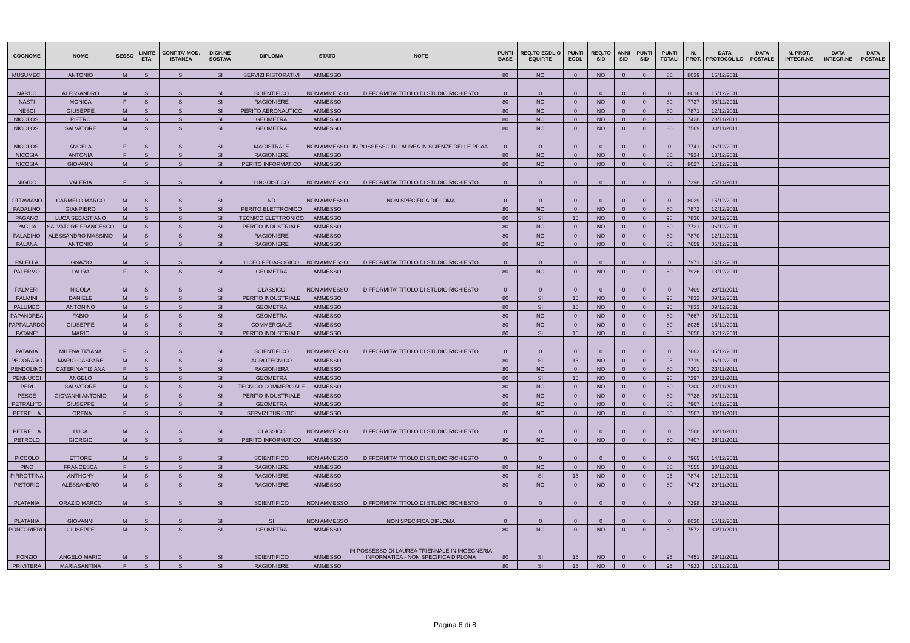| COGNOME | NOME | SESSO | LIMITE ETA' | CONF.TA' MOD. ISTANZA | DICH.NE SOST.VA | DIPLOMA | STATO | NOTE | PUNTI BASE | REQ.TO ECDL O EQUIP.TE | PUNTI ECDL | REQ.TO SID | ANNI SID | PUNTI SID | PUNTI TOTALI | N. PROT. | DATA PROTOCOL LO | DATA POSTALE | N. PROT. INTEGR.NE | DATA INTEGR.NE | DATA POSTALE |
| --- | --- | --- | --- | --- | --- | --- | --- | --- | --- | --- | --- | --- | --- | --- | --- | --- | --- | --- | --- | --- | --- |
| MUSUMECI | ANTONIO | M | SI | SI | SI | SERVIZI RISTORATIVI | AMMESSO | | 80 | NO | 0 | NO | 0 | 0 | 80 | 8039 | 15/12/2011 | | | | |
| NARDO | ALESSANDRO | M | SI | SI | SI | SCIENTIFICO | NON AMMESSO | DIFFORMITA' TITOLO DI STUDIO RICHIESTO | 0 | 0 | 0 | 0 | 0 | 0 | 0 | 8016 | 15/12/2011 | | | | |
| NASTI | MONICA | F | SI | SI | SI | RAGIONIERE | AMMESSO | | 80 | NO | 0 | NO | 0 | 0 | 80 | 7737 | 06/12/2011 | | | | |
| NESCI | GIUSEPPE | M | SI | SI | SI | PERITO AERONAUTICO | AMMESSO | | 80 | NO | 0 | NO | 0 | 0 | 80 | 7871 | 12/12/2011 | | | | |
| NICOLOSI | PIETRO | M | SI | SI | SI | GEOMETRA | AMMESSO | | 80 | NO | 0 | NO | 0 | 0 | 80 | 7428 | 28/11/2011 | | | | |
| NICOLOSI | SALVATORE | M | SI | SI | SI | GEOMETRA | AMMESSO | | 80 | NO | 0 | NO | 0 | 0 | 80 | 7569 | 30/11/2011 | | | | |
| NICOLOSI | ANGELA | F | SI | SI | SI | MAGISTRALE | NON AMMESSO | IN POSSESSO DI LAUREA IN SCIENZE DELLE PP.AA. | 0 | 0 | 0 | 0 | 0 | 0 | 0 | 7741 | 06/12/2011 | | | | |
| NICOSIA | ANTONIA | F | SI | SI | SI | RAGIONIERE | AMMESSO | | 80 | NO | 0 | NO | 0 | 0 | 80 | 7924 | 13/12/2011 | | | | |
| NICOSIA | GIOVANNI | M | SI | SI | SI | PERITO INFORMATICO | AMMESSO | | 80 | NO | 0 | NO | 0 | 0 | 80 | 8027 | 15/12/2011 | | | | |
| NIGIDO | VALERIA | F | SI | SI | SI | LINGUISTICO | NON AMMESSO | DIFFORMITA' TITOLO DI STUDIO RICHIESTO | 0 | 0 | 0 | 0 | 0 | 0 | 0 | 7398 | 25/11/2011 | | | | |
| OTTAVIANO | CARMELO MARCO | M | SI | SI | SI | ND | NON AMMESSO | NON SPECIFICA DIPLOMA | 0 | 0 | 0 | 0 | 0 | 0 | 0 | 8029 | 15/12/2011 | | | | |
| PADALINO | GIANPIERO | M | SI | SI | SI | PERITO ELETTRONICO | AMMESSO | | 80 | NO | 0 | NO | 0 | 0 | 80 | 7872 | 12/12/2011 | | | | |
| PAGANO | LUCA SEBASTIANO | M | SI | SI | SI | TECNICO ELETTRONICO | AMMESSO | | 80 | SI | 15 | NO | 0 | 0 | 95 | 7836 | 09/12/2011 | | | | |
| PAGLIA | SALVATORE FRANCESCO | M | SI | SI | SI | PERITO INDUSTRIALE | AMMESSO | | 80 | NO | 0 | NO | 0 | 0 | 80 | 7731 | 06/12/2011 | | | | |
| PALADINO | ALESSANDRO MASSIMO | M | SI | SI | SI | RAGIONIERE | AMMESSO | | 80 | NO | 0 | NO | 0 | 0 | 80 | 7870 | 12/12/2011 | | | | |
| PALANA | ANTONIO | M | SI | SI | SI | RAGIONIERE | AMMESSO | | 80 | NO | 0 | NO | 0 | 0 | 80 | 7659 | 05/12/2011 | | | | |
| PALELLA | IGNAZIO | M | SI | SI | SI | LICEO PEDAGOGICO | NON AMMESSO | DIFFORMITA' TITOLO DI STUDIO RICHIESTO | 0 | 0 | 0 | 0 | 0 | 0 | 0 | 7971 | 14/12/2011 | | | | |
| PALERMO | LAURA | F | SI | SI | SI | GEOMETRA | AMMESSO | | 80 | NO | 0 | NO | 0 | 0 | 80 | 7926 | 13/12/2011 | | | | |
| PALMERI | NICOLA | M | SI | SI | SI | CLASSICO | NON AMMESSO | DIFFORMITA' TITOLO DI STUDIO RICHIESTO | 0 | 0 | 0 | 0 | 0 | 0 | 0 | 7409 | 28/11/2011 | | | | |
| PALMINI | DANIELE | M | SI | SI | SI | PERITO INDUSTRIALE | AMMESSO | | 80 | SI | 15 | NO | 0 | 0 | 95 | 7832 | 09/12/2011 | | | | |
| PALUMBO | ANTONINO | M | SI | SI | SI | GEOMETRA | AMMESSO | | 80 | SI | 15 | NO | 0 | 0 | 95 | 7833 | 09/12/2011 | | | | |
| PAPANDREA | FABIO | M | SI | SI | SI | GEOMETRA | AMMESSO | | 80 | NO | 0 | NO | 0 | 0 | 80 | 7667 | 05/12/2011 | | | | |
| PAPPALARDO | GIUSEPPE | M | SI | SI | SI | COMMERCIALE | AMMESSO | | 80 | NO | 0 | NO | 0 | 0 | 80 | 8035 | 15/12/2011 | | | | |
| PATANE' | MARIO | M | SI | SI | SI | PERITO INDUSTRIALE | AMMESSO | | 80 | SI | 15 | NO | 0 | 0 | 95 | 7658 | 05/12/2011 | | | | |
| PATANIA | MILENA TIZIANA | F | SI | SI | SI | SCIENTIFICO | NON AMMESSO | DIFFORMITA' TITOLO DI STUDIO RICHIESTO | 0 | 0 | 0 | 0 | 0 | 0 | 0 | 7663 | 05/12/2011 | | | | |
| PECORARO | MARIO GASPARE | M | SI | SI | SI | AGROTECNICO | AMMESSO | | 80 | SI | 15 | NO | 0 | 0 | 95 | 7719 | 06/12/2011 | | | | |
| PENDOLINO | CATERINA TIZIANA | F | SI | SI | SI | RAGIONIERA | AMMESSO | | 80 | NO | 0 | NO | 0 | 0 | 80 | 7301 | 23/11/2011 | | | | |
| PENNUCCI | ANGELO | M | SI | SI | SI | GEOMETRA | AMMESSO | | 80 | SI | 15 | NO | 0 | 0 | 95 | 7297 | 23/11/2011 | | | | |
| PERI | SALVATORE | M | SI | SI | SI | TECNICO COMMERCIALE | AMMESSO | | 80 | NO | 0 | NO | 0 | 0 | 80 | 7300 | 23/11/2011 | | | | |
| PESCE | GIOVANNI ANTONIO | M | SI | SI | SI | PERITO INDUSTRIALE | AMMESSO | | 80 | NO | 0 | NO | 0 | 0 | 80 | 7728 | 06/12/2011 | | | | |
| PETRALITO | GIUSEPPE | M | SI | SI | SI | GEOMETRA | AMMESSO | | 80 | NO | 0 | NO | 0 | 0 | 80 | 7967 | 14/12/2011 | | | | |
| PETRELLA | LORENA | F | SI | SI | SI | SERVIZI TURISTICI | AMMESSO | | 80 | NO | 0 | NO | 0 | 0 | 80 | 7567 | 30/11/2011 | | | | |
| PETRELLA | LUCA | M | SI | SI | SI | CLASSICO | NON AMMESSO | DIFFORMITA' TITOLO DI STUDIO RICHIESTO | 0 | 0 | 0 | 0 | 0 | 0 | 0 | 7568 | 30/11/2011 | | | | |
| PETROLO | GIORGIO | M | SI | SI | SI | PERITO INFORMATICO | AMMESSO | | 80 | NO | 0 | NO | 0 | 0 | 80 | 7407 | 28/11/2011 | | | | |
| PICCOLO | ETTORE | M | SI | SI | SI | SCIENTIFICO | NON AMMESSO | DIFFORMITA' TITOLO DI STUDIO RICHIESTO | 0 | 0 | 0 | 0 | 0 | 0 | 0 | 7965 | 14/12/2011 | | | | |
| PINO | FRANCESCA | F | SI | SI | SI | RAGIONIERE | AMMESSO | | 80 | NO | 0 | NO | 0 | 0 | 80 | 7555 | 30/11/2011 | | | | |
| PIRROTTINA | ANTHONY | M | SI | SI | SI | RAGIONIERE | AMMESSO | | 80 | SI | 15 | NO | 0 | 0 | 95 | 7874 | 12/12/2011 | | | | |
| PISTORIO | ALESSANDRO | M | SI | SI | SI | RAGIONIERE | AMMESSO | | 80 | NO | 0 | NO | 0 | 0 | 80 | 7472 | 29/11/2011 | | | | |
| PLATANIA | ORAZIO MARCO | M | SI | SI | SI | SCIENTIFICO | NON AMMESSO | DIFFORMITA' TITOLO DI STUDIO RICHIESTO | 0 | 0 | 0 | 0 | 0 | 0 | 0 | 7298 | 23/11/2011 | | | | |
| PLATANIA | GIOVANNI | M | SI | SI | SI | SI | NON AMMESSO | NON SPECIFICA DIPLOMA | 0 | 0 | 0 | 0 | 0 | 0 | 0 | 8030 | 15/12/2011 | | | | |
| PONTORIERO | GIUSEPPE | M | SI | SI | SI | GEOMETRA | AMMESSO | | 80 | NO | 0 | NO | 0 | 0 | 80 | 7572 | 30/11/2011 | | | | |
| PONZIO | ANGELO MARIO | M | SI | SI | SI | SCIENTIFICO | AMMESSO | IN POSSESSO DI LAUREA TRIENNALE IN INGEGNERIA INFORMATICA - NON SPECIFICA DIPLOMA | 80 | SI | 15 | NO | 0 | 0 | 95 | 7451 | 29/11/2011 | | | | |
| PRIVITERA | MARIASANTINA | F | SI | SI | SI | RAGIONIERE | AMMESSO | | 80 | SI | 15 | NO | 0 | 0 | 95 | 7923 | 13/12/2011 | | | | |
Pagina 6 di 8